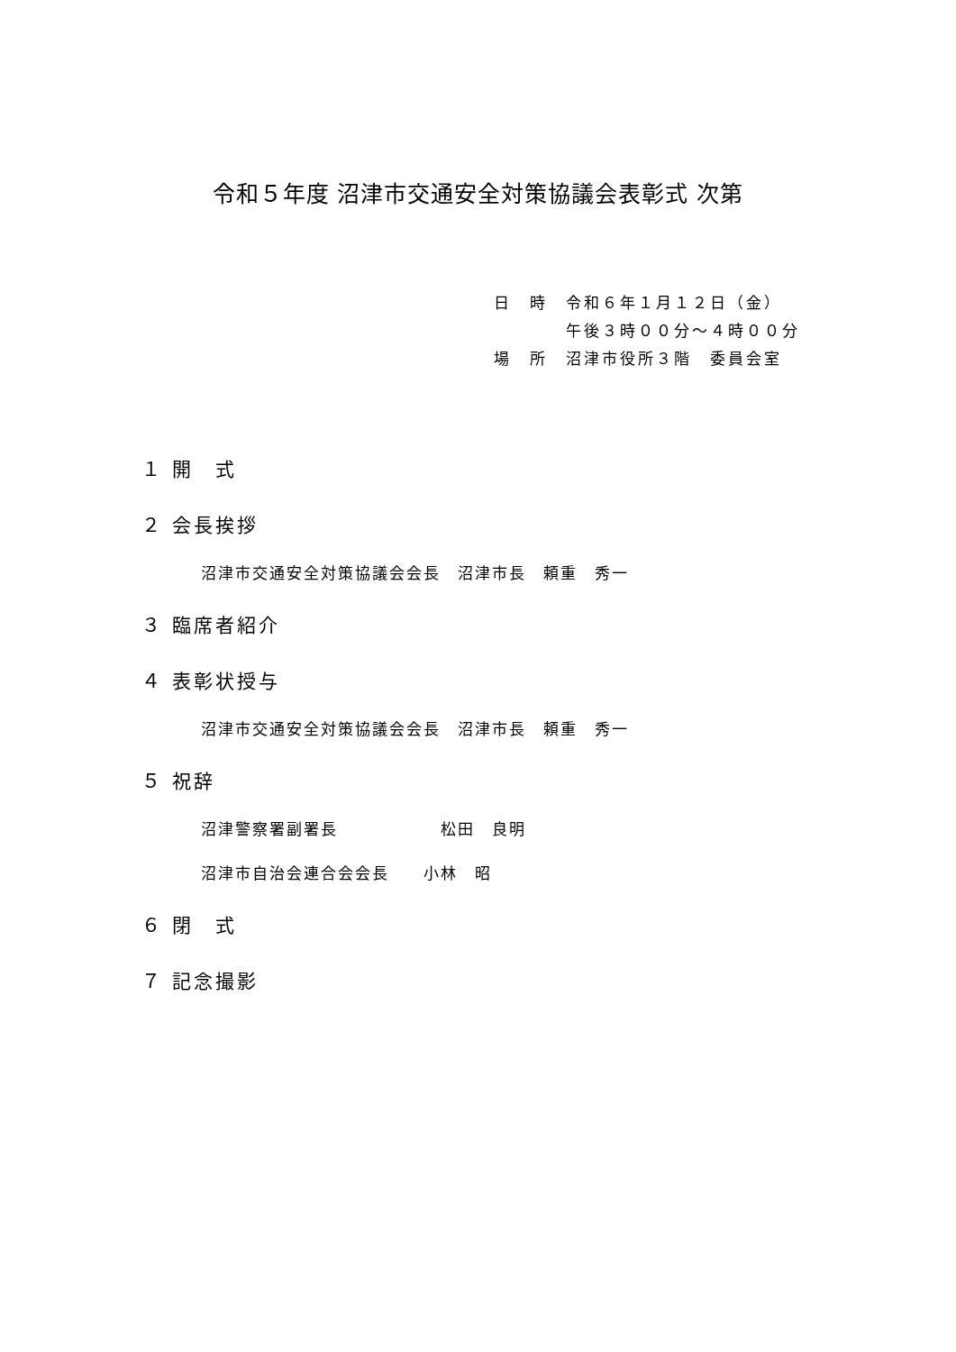令和５年度 沼津市交通安全対策協議会表彰式 次第
日　時　令和６年１月１２日（金）
　　　　午後３時００分～４時００分
場　所　沼津市役所３階　委員会室
１ 開　式
２ 会長挨拶
沼津市交通安全対策協議会会長　沼津市長　頼重　秀一
３ 臨席者紹介
４ 表彰状授与
沼津市交通安全対策協議会会長　沼津市長　頼重　秀一
５ 祝辞
沼津警察署副署長　　　　　　松田　良明
沼津市自治会連合会会長　　小林　昭
６ 閉　式
７ 記念撮影